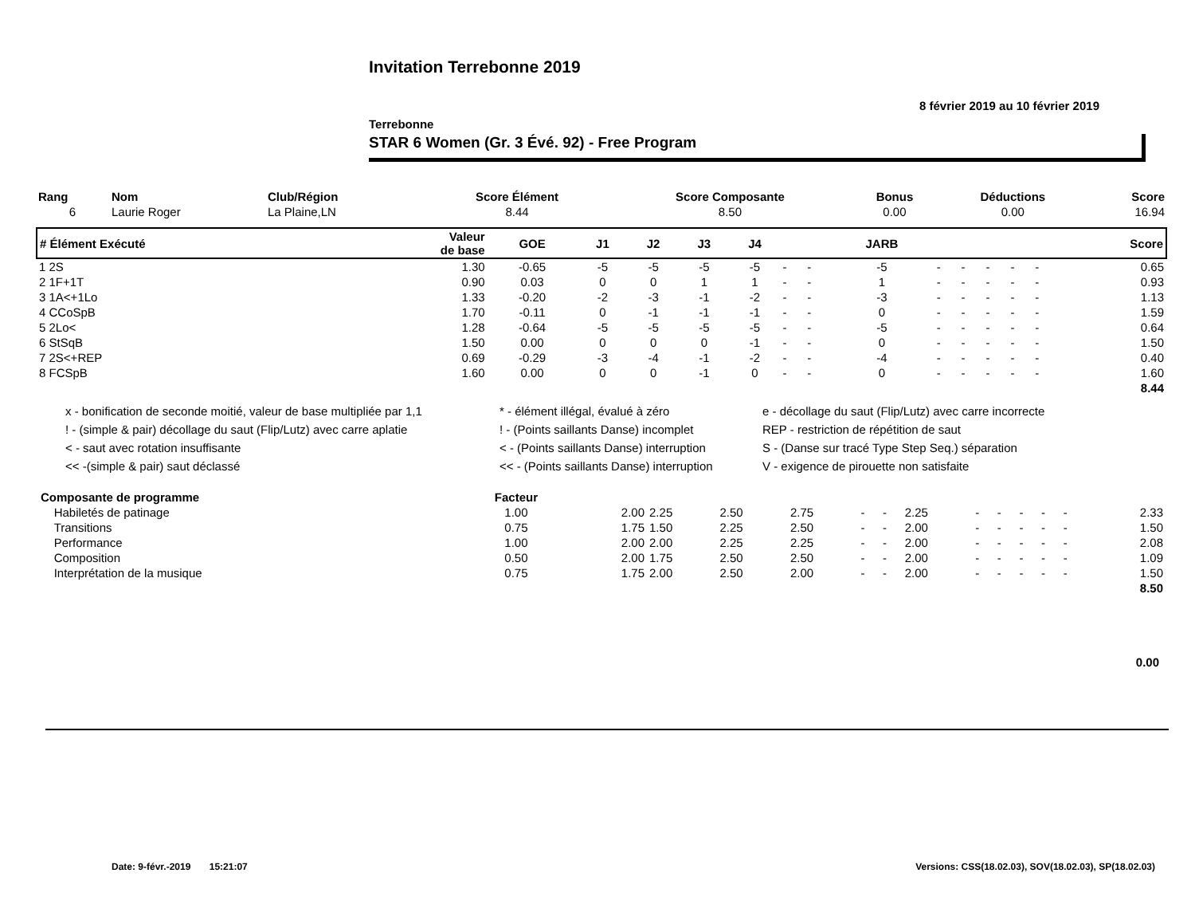Invitation Terrebonne 2019
8 février 2019 au 10 février 2019
Terrebonne
STAR 6 Women (Gr. 3 Évé. 92) - Free Program
| Rang | Nom | Club/Région | Score Élément | Score Composante | Bonus | Déductions | Score |
| --- | --- | --- | --- | --- | --- | --- | --- |
| 6 | Laurie Roger | La Plaine,LN | 8.44 | 8.50 | 0.00 | 0.00 | 16.94 |
| # Élément Exécuté | Valeur de base | GOE | J1 | J2 | J3 | J4 | | | JARB | | | | | | Score |
| --- | --- | --- | --- | --- | --- | --- | --- | --- | --- | --- | --- | --- | --- | --- | --- |
| 1 2S | 1.30 | -0.65 | -5 | -5 | -5 | -5 | - | - | -5 | - | - | - | - | - | 0.65 |
| 2 1F+1T | 0.90 | 0.03 | 0 | 0 | 1 | 1 | - | - | 1 | - | - | - | - | - | 0.93 |
| 3 1A<+1Lo | 1.33 | -0.20 | -2 | -3 | -1 | -2 | - | - | -3 | - | - | - | - | - | 1.13 |
| 4 CCoSpB | 1.70 | -0.11 | 0 | -1 | -1 | -1 | - | - | 0 | - | - | - | - | - | 1.59 |
| 5 2Lo< | 1.28 | -0.64 | -5 | -5 | -5 | -5 | - | - | -5 | - | - | - | - | - | 0.64 |
| 6 StSqB | 1.50 | 0.00 | 0 | 0 | 0 | -1 | - | - | 0 | - | - | - | - | - | 1.50 |
| 7 2S<+REP | 0.69 | -0.29 | -3 | -4 | -1 | -2 | - | - | -4 | - | - | - | - | - | 0.40 |
| 8 FCSpB | 1.60 | 0.00 | 0 | 0 | -1 | 0 | - | - | 0 | - | - | - | - | - | 1.60 |
| 8.44 | | | | | | | | | | | | | | | |
x - bonification de seconde moitié, valeur de base multipliée par 1,1
* - élément illégal, évalué à zéro
e - décollage du saut (Flip/Lutz) avec carre incorrecte
! - (simple & pair) décollage du saut (Flip/Lutz) avec carre aplatie
! - (Points saillants Danse) incomplet
REP - restriction de répétition de saut
< - saut avec rotation insuffisante
< - (Points saillants Danse) interruption
S - (Danse sur tracé Type Step Seq.) séparation
<< -(simple & pair) saut déclassé
<< - (Points saillants Danse) interruption
V - exigence de pirouette non satisfaite
| Composante de programme | Facteur | | | | | | | | | | | | | | |
| --- | --- | --- | --- | --- | --- | --- | --- | --- | --- | --- | --- | --- | --- | --- | --- |
| Habiletés de patinage | 1.00 | 2.00 | 2.25 | 2.50 | 2.75 | - | - | 2.25 | - | - | - | - | - | | 2.33 |
| Transitions | 0.75 | 1.75 | 1.50 | 2.25 | 2.50 | - | - | 2.00 | - | - | - | - | - | | 1.50 |
| Performance | 1.00 | 2.00 | 2.00 | 2.25 | 2.25 | - | - | 2.00 | - | - | - | - | - | | 2.08 |
| Composition | 0.50 | 2.00 | 1.75 | 2.50 | 2.50 | - | - | 2.00 | - | - | - | - | - | | 1.09 |
| Interprétation de la musique | 0.75 | 1.75 | 2.00 | 2.50 | 2.00 | - | - | 2.00 | - | - | - | - | - | | 1.50 |
| 8.50 | | | | | | | | | | | | | | | |
0.00
Date: 9-févr.-2019 15:21:07 Versions: CSS(18.02.03), SOV(18.02.03), SP(18.02.03)